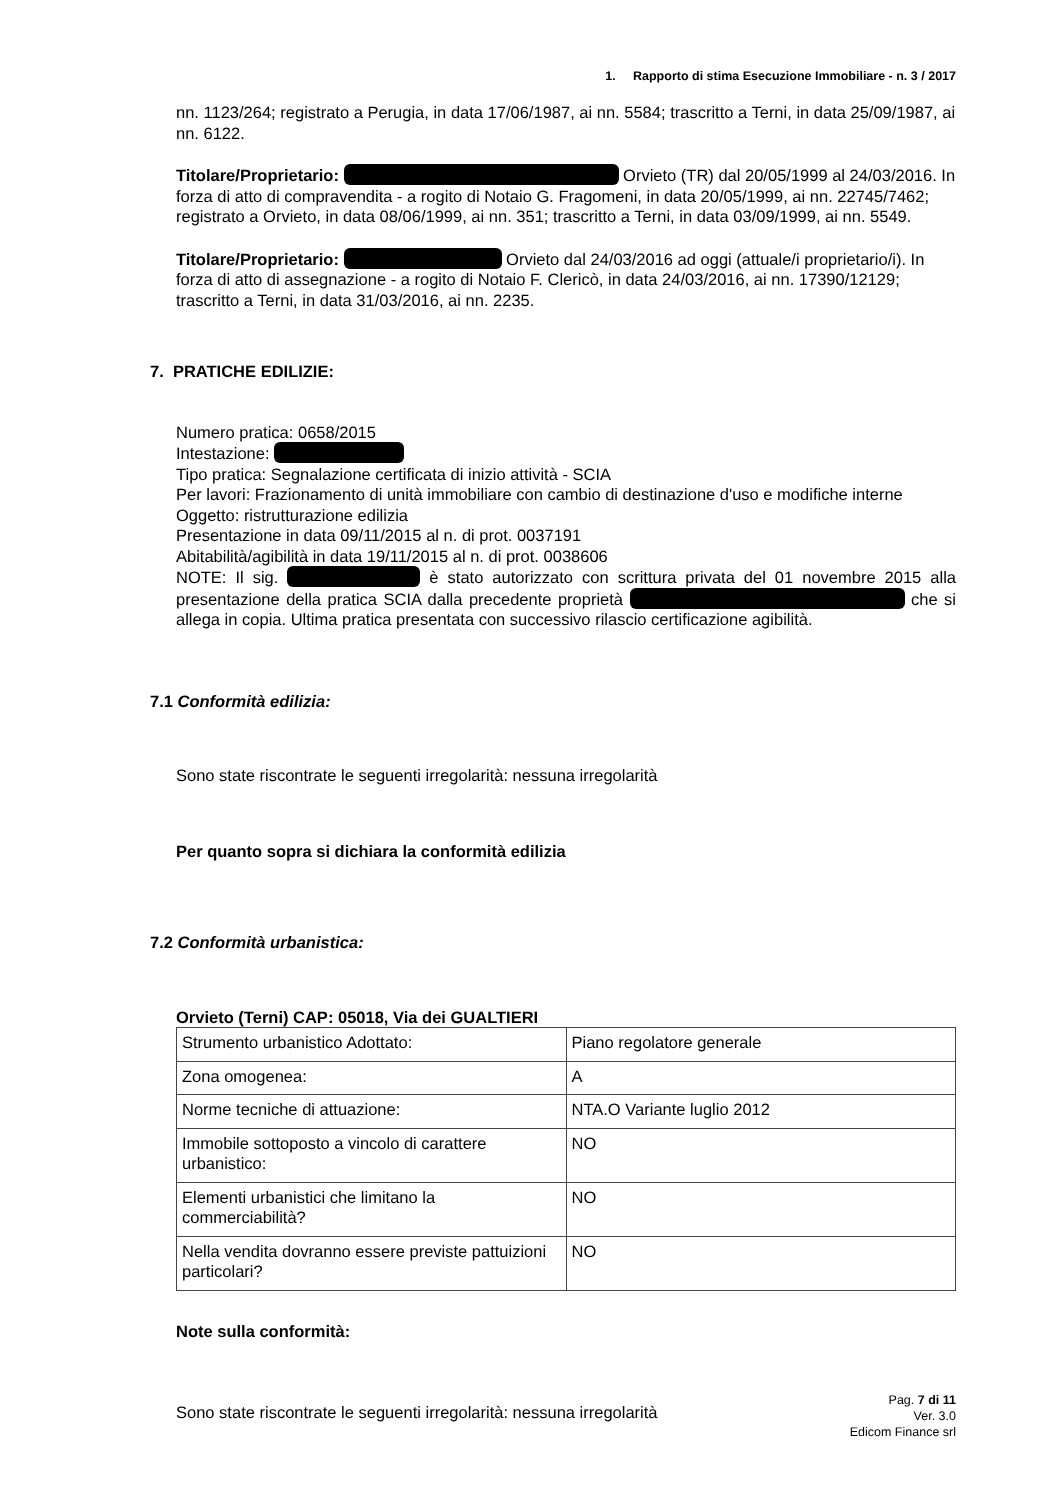1. Rapporto di stima Esecuzione Immobiliare - n. 3 / 2017
nn. 1123/264; registrato a Perugia, in data 17/06/1987, ai nn. 5584; trascritto a Terni, in data 25/09/1987, ai nn. 6122.
Titolare/Proprietario: Orvieto (TR) dal 20/05/1999 al 24/03/2016. In forza di atto di compravendita - a rogito di Notaio G. Fragomeni, in data 20/05/1999, ai nn. 22745/7462; registrato a Orvieto, in data 08/06/1999, ai nn. 351; trascritto a Terni, in data 03/09/1999, ai nn. 5549.
Titolare/Proprietario: Orvieto dal 24/03/2016 ad oggi (attuale/i proprietario/i). In forza di atto di assegnazione - a rogito di Notaio F. Clericò, in data 24/03/2016, ai nn. 17390/12129; trascritto a Terni, in data 31/03/2016, ai nn. 2235.
7. PRATICHE EDILIZIE:
Numero pratica: 0658/2015
Intestazione:
Tipo pratica: Segnalazione certificata di inizio attività - SCIA
Per lavori: Frazionamento di unità immobiliare con cambio di destinazione d'uso e modifiche interne
Oggetto: ristrutturazione edilizia
Presentazione in data 09/11/2015 al n. di prot. 0037191
Abitabilità/agibilità in data 19/11/2015 al n. di prot. 0038606
NOTE: Il sig. è stato autorizzato con scrittura privata del 01 novembre 2015 alla presentazione della pratica SCIA dalla precedente proprietà che si allega in copia. Ultima pratica presentata con successivo rilascio certificazione agibilità.
7.1 Conformità edilizia:
Sono state riscontrate le seguenti irregolarità: nessuna irregolarità
Per quanto sopra si dichiara la conformità edilizia
7.2 Conformità urbanistica:
Orvieto (Terni) CAP: 05018, Via dei GUALTIERI
| Strumento urbanistico Adottato: | Piano regolatore generale |
| Zona omogenea: | A |
| Norme tecniche di attuazione: | NTA.O Variante luglio 2012 |
| Immobile sottoposto a vincolo di carattere urbanistico: | NO |
| Elementi urbanistici che limitano la commerciabilità? | NO |
| Nella vendita dovranno essere previste pattuizioni particolari? | NO |
Note sulla conformità:
Sono state riscontrate le seguenti irregolarità: nessuna irregolarità
Pag. 7 di 11
Ver. 3.0
Edicom Finance srl